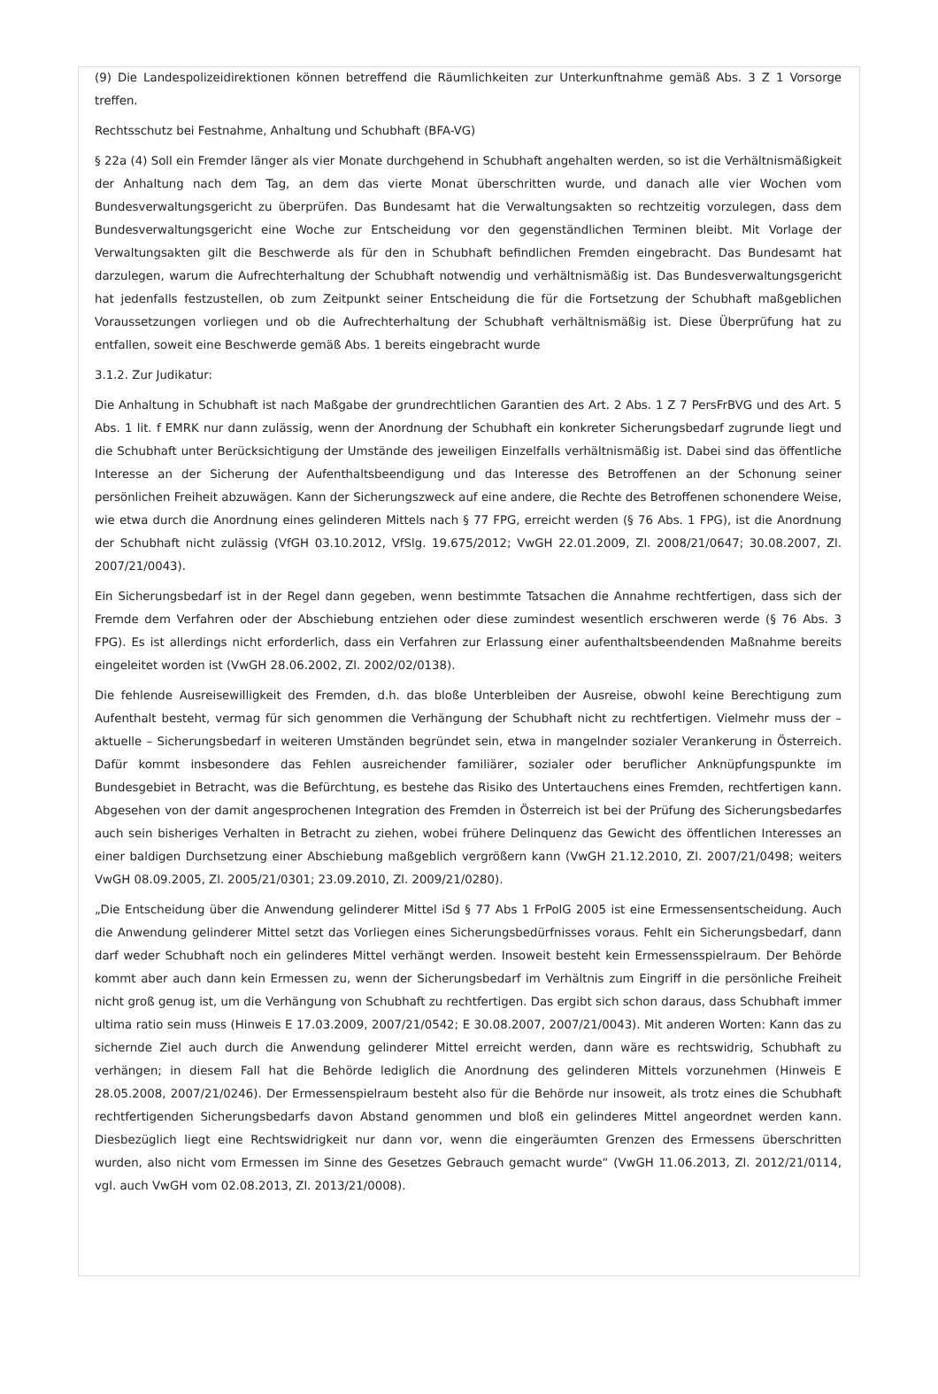(9) Die Landespolizeidirektionen können betreffend die Räumlichkeiten zur Unterkunftnahme gemäß Abs. 3 Z 1 Vorsorge treffen.
Rechtsschutz bei Festnahme, Anhaltung und Schubhaft (BFA-VG)
§ 22a (4) Soll ein Fremder länger als vier Monate durchgehend in Schubhaft angehalten werden, so ist die Verhältnismäßigkeit der Anhaltung nach dem Tag, an dem das vierte Monat überschritten wurde, und danach alle vier Wochen vom Bundesverwaltungsgericht zu überprüfen. Das Bundesamt hat die Verwaltungsakten so rechtzeitig vorzulegen, dass dem Bundesverwaltungsgericht eine Woche zur Entscheidung vor den gegenständlichen Terminen bleibt. Mit Vorlage der Verwaltungsakten gilt die Beschwerde als für den in Schubhaft befindlichen Fremden eingebracht. Das Bundesamt hat darzulegen, warum die Aufrechterhaltung der Schubhaft notwendig und verhältnismäßig ist. Das Bundesverwaltungsgericht hat jedenfalls festzustellen, ob zum Zeitpunkt seiner Entscheidung die für die Fortsetzung der Schubhaft maßgeblichen Voraussetzungen vorliegen und ob die Aufrechterhaltung der Schubhaft verhältnismäßig ist. Diese Überprüfung hat zu entfallen, soweit eine Beschwerde gemäß Abs. 1 bereits eingebracht wurde
3.1.2. Zur Judikatur:
Die Anhaltung in Schubhaft ist nach Maßgabe der grundrechtlichen Garantien des Art. 2 Abs. 1 Z 7 PersFrBVG und des Art. 5 Abs. 1 lit. f EMRK nur dann zulässig, wenn der Anordnung der Schubhaft ein konkreter Sicherungsbedarf zugrunde liegt und die Schubhaft unter Berücksichtigung der Umstände des jeweiligen Einzelfalls verhältnismäßig ist. Dabei sind das öffentliche Interesse an der Sicherung der Aufenthaltsbeendigung und das Interesse des Betroffenen an der Schonung seiner persönlichen Freiheit abzuwägen. Kann der Sicherungszweck auf eine andere, die Rechte des Betroffenen schonendere Weise, wie etwa durch die Anordnung eines gelinderen Mittels nach § 77 FPG, erreicht werden (§ 76 Abs. 1 FPG), ist die Anordnung der Schubhaft nicht zulässig (VfGH 03.10.2012, VfSlg. 19.675/2012; VwGH 22.01.2009, Zl. 2008/21/0647; 30.08.2007, Zl. 2007/21/0043).
Ein Sicherungsbedarf ist in der Regel dann gegeben, wenn bestimmte Tatsachen die Annahme rechtfertigen, dass sich der Fremde dem Verfahren oder der Abschiebung entziehen oder diese zumindest wesentlich erschweren werde (§ 76 Abs. 3 FPG). Es ist allerdings nicht erforderlich, dass ein Verfahren zur Erlassung einer aufenthaltsbeendenden Maßnahme bereits eingeleitet worden ist (VwGH 28.06.2002, Zl. 2002/02/0138).
Die fehlende Ausreisewilligkeit des Fremden, d.h. das bloße Unterbleiben der Ausreise, obwohl keine Berechtigung zum Aufenthalt besteht, vermag für sich genommen die Verhängung der Schubhaft nicht zu rechtfertigen. Vielmehr muss der – aktuelle – Sicherungsbedarf in weiteren Umständen begründet sein, etwa in mangelnder sozialer Verankerung in Österreich. Dafür kommt insbesondere das Fehlen ausreichender familiärer, sozialer oder beruflicher Anknüpfungspunkte im Bundesgebiet in Betracht, was die Befürchtung, es bestehe das Risiko des Untertauchens eines Fremden, rechtfertigen kann. Abgesehen von der damit angesprochenen Integration des Fremden in Österreich ist bei der Prüfung des Sicherungsbedarfes auch sein bisheriges Verhalten in Betracht zu ziehen, wobei frühere Delinquenz das Gewicht des öffentlichen Interesses an einer baldigen Durchsetzung einer Abschiebung maßgeblich vergrößern kann (VwGH 21.12.2010, Zl. 2007/21/0498; weiters VwGH 08.09.2005, Zl. 2005/21/0301; 23.09.2010, Zl. 2009/21/0280).
„Die Entscheidung über die Anwendung gelinderer Mittel iSd § 77 Abs 1 FrPolG 2005 ist eine Ermessensentscheidung. Auch die Anwendung gelinderer Mittel setzt das Vorliegen eines Sicherungsbedürfnisses voraus. Fehlt ein Sicherungsbedarf, dann darf weder Schubhaft noch ein gelinderes Mittel verhängt werden. Insoweit besteht kein Ermessensspielraum. Der Behörde kommt aber auch dann kein Ermessen zu, wenn der Sicherungsbedarf im Verhältnis zum Eingriff in die persönliche Freiheit nicht groß genug ist, um die Verhängung von Schubhaft zu rechtfertigen. Das ergibt sich schon daraus, dass Schubhaft immer ultima ratio sein muss (Hinweis E 17.03.2009, 2007/21/0542; E 30.08.2007, 2007/21/0043). Mit anderen Worten: Kann das zu sichernde Ziel auch durch die Anwendung gelinderer Mittel erreicht werden, dann wäre es rechtswidrig, Schubhaft zu verhängen; in diesem Fall hat die Behörde lediglich die Anordnung des gelinderen Mittels vorzunehmen (Hinweis E 28.05.2008, 2007/21/0246). Der Ermessenspielraum besteht also für die Behörde nur insoweit, als trotz eines die Schubhaft rechtfertigenden Sicherungsbedarfs davon Abstand genommen und bloß ein gelinderes Mittel angeordnet werden kann. Diesbezüglich liegt eine Rechtswidrigkeit nur dann vor, wenn die eingeräumten Grenzen des Ermessens überschritten wurden, also nicht vom Ermessen im Sinne des Gesetzes Gebrauch gemacht wurde“ (VwGH 11.06.2013, Zl. 2012/21/0114, vgl. auch VwGH vom 02.08.2013, Zl. 2013/21/0008).